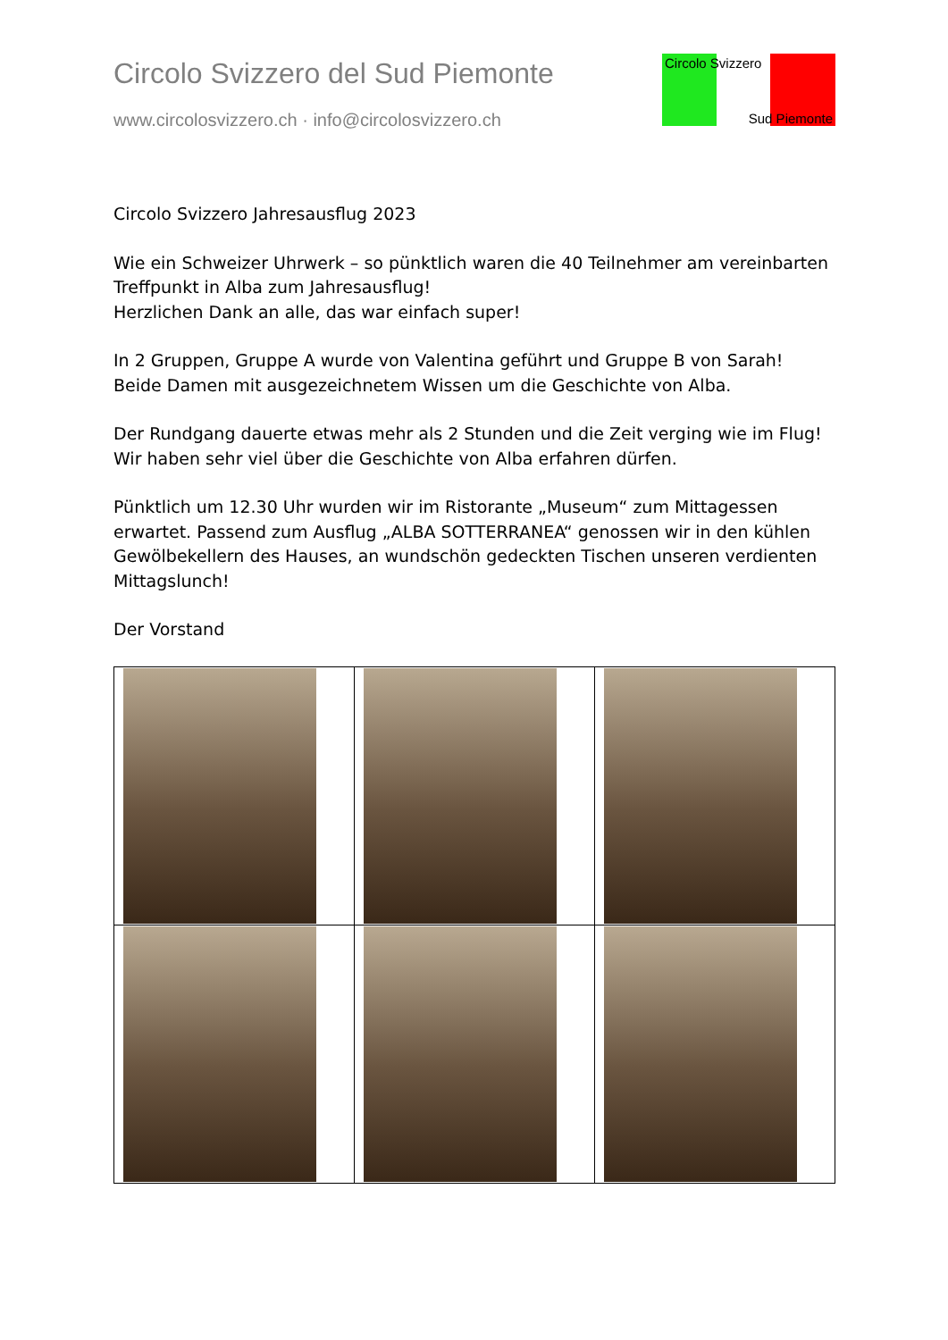Circolo Svizzero del Sud Piemonte
www.circolosvizzero.ch · info@circolosvizzero.ch
Circolo Svizzero
Sud Piemonte
Circolo Svizzero Jahresausflug 2023
Wie ein Schweizer Uhrwerk – so pünktlich waren die 40 Teilnehmer am vereinbarten Treffpunkt in Alba zum Jahresausflug!
Herzlichen Dank an alle, das war einfach super!
In 2 Gruppen, Gruppe A wurde von Valentina geführt und Gruppe B von Sarah! Beide Damen mit ausgezeichnetem Wissen um die Geschichte von Alba.
Der Rundgang dauerte etwas mehr als 2 Stunden und die Zeit verging wie im Flug! Wir haben sehr viel über die Geschichte von Alba erfahren dürfen.
Pünktlich um 12.30 Uhr wurden wir im Ristorante „Museum“ zum Mittagessen erwartet. Passend zum Ausflug „ALBA SOTTERRANEA“ genossen wir in den kühlen Gewölbekellern des Hauses, an wundschön gedeckten Tischen unseren verdienten Mittagslunch!
Der Vorstand